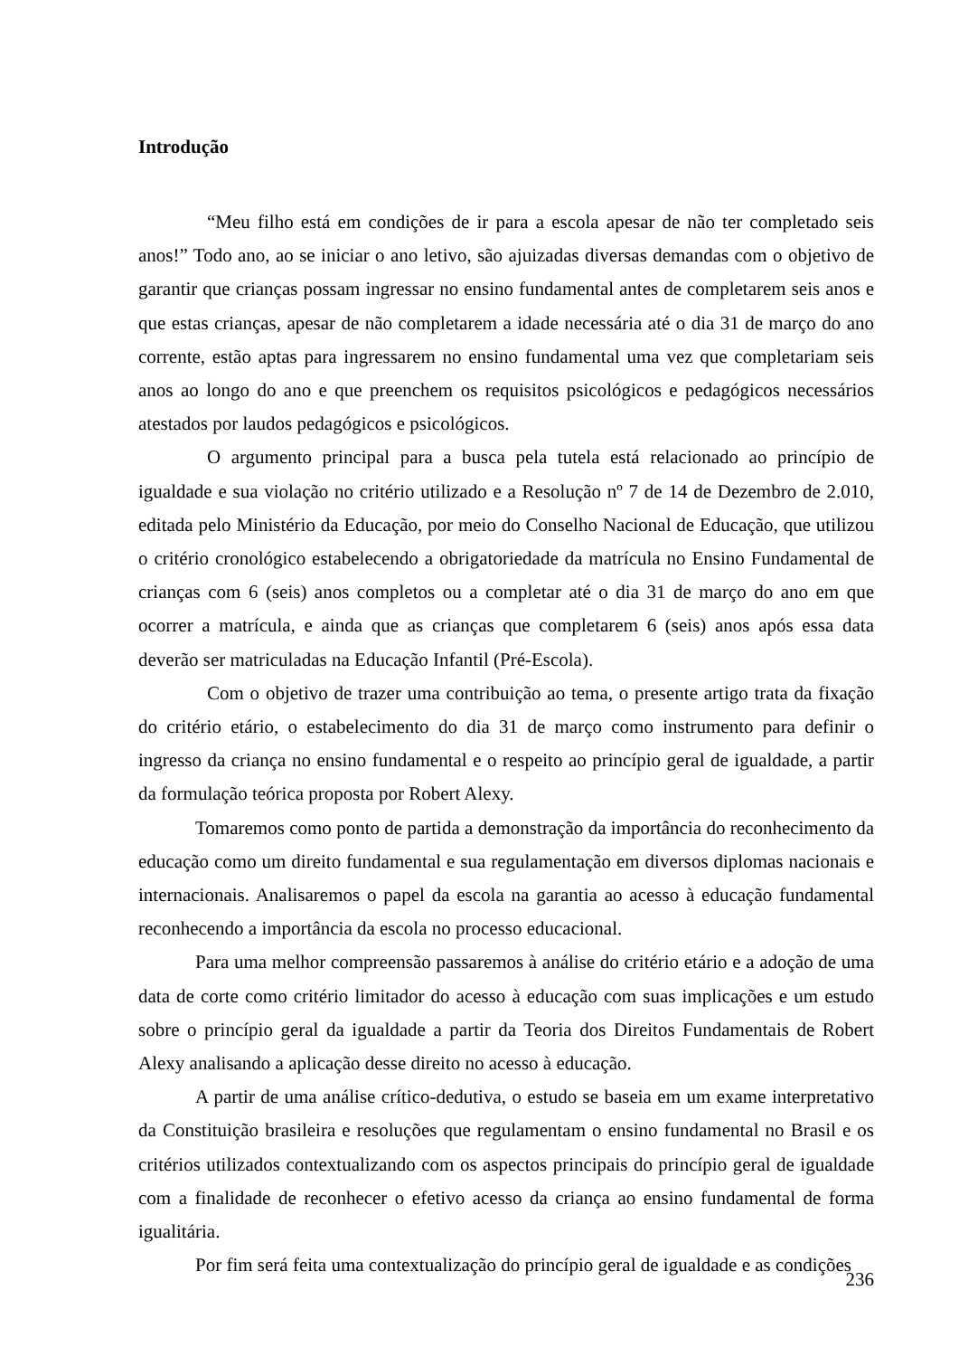Introdução
“Meu filho está em condições de ir para a escola apesar de não ter completado seis anos!” Todo ano, ao se iniciar o ano letivo, são ajuizadas diversas demandas com o objetivo de garantir que crianças possam ingressar no ensino fundamental antes de completarem seis anos e que estas crianças, apesar de não completarem a idade necessária até o dia 31 de março do ano corrente, estão aptas para ingressarem no ensino fundamental uma vez que completariam seis anos ao longo do ano e que preenchem os requisitos psicológicos e pedagógicos necessários atestados por laudos pedagógicos e psicológicos.
O argumento principal para a busca pela tutela está relacionado ao princípio de igualdade e sua violação no critério utilizado e a Resolução nº 7 de 14 de Dezembro de 2.010, editada pelo Ministério da Educação, por meio do Conselho Nacional de Educação, que utilizou o critério cronológico estabelecendo a obrigatoriedade da matrícula no Ensino Fundamental de crianças com 6 (seis) anos completos ou a completar até o dia 31 de março do ano em que ocorrer a matrícula, e ainda que as crianças que completarem 6 (seis) anos após essa data deverão ser matriculadas na Educação Infantil (Pré-Escola).
Com o objetivo de trazer uma contribuição ao tema, o presente artigo trata da fixação do critério etário, o estabelecimento do dia 31 de março como instrumento para definir o ingresso da criança no ensino fundamental e o respeito ao princípio geral de igualdade, a partir da formulação teórica proposta por Robert Alexy.
Tomaremos como ponto de partida a demonstração da importância do reconhecimento da educação como um direito fundamental e sua regulamentação em diversos diplomas nacionais e internacionais. Analisaremos o papel da escola na garantia ao acesso à educação fundamental reconhecendo a importância da escola no processo educacional.
Para uma melhor compreensão passaremos à análise do critério etário e a adoção de uma data de corte como critério limitador do acesso à educação com suas implicações e um estudo sobre o princípio geral da igualdade a partir da Teoria dos Direitos Fundamentais de Robert Alexy analisando a aplicação desse direito no acesso à educação.
A partir de uma análise crítico-dedutiva, o estudo se baseia em um exame interpretativo da Constituição brasileira e resoluções que regulamentam o ensino fundamental no Brasil e os critérios utilizados contextualizando com os aspectos principais do princípio geral de igualdade com a finalidade de reconhecer o efetivo acesso da criança ao ensino fundamental de forma igualitária.
Por fim será feita uma contextualização do princípio geral de igualdade e as condições
236